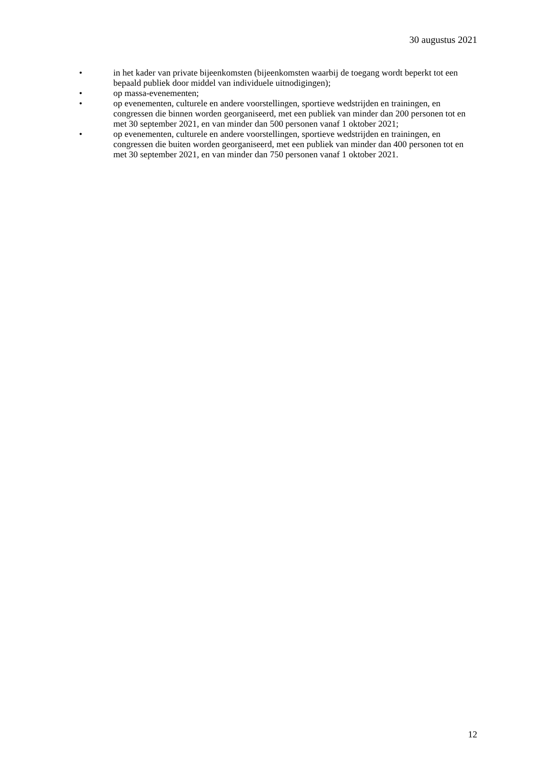30 augustus 2021
• in het kader van private bijeenkomsten (bijeenkomsten waarbij de toegang wordt beperkt tot een bepaald publiek door middel van individuele uitnodigingen);
• op massa-evenementen;
• op evenementen, culturele en andere voorstellingen, sportieve wedstrijden en trainingen, en congressen die binnen worden georganiseerd, met een publiek van minder dan 200 personen tot en met 30 september 2021, en van minder dan 500 personen vanaf 1 oktober 2021;
• op evenementen, culturele en andere voorstellingen, sportieve wedstrijden en trainingen, en congressen die buiten worden georganiseerd, met een publiek van minder dan 400 personen tot en met 30 september 2021, en van minder dan 750 personen vanaf 1 oktober 2021.
12